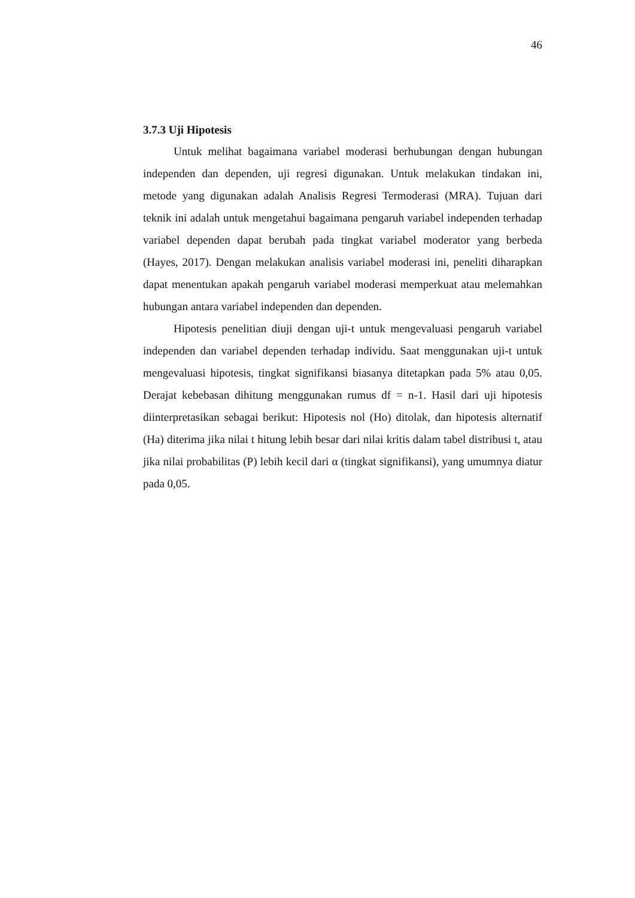46
3.7.3 Uji Hipotesis
Untuk melihat bagaimana variabel moderasi berhubungan dengan hubungan independen dan dependen, uji regresi digunakan. Untuk melakukan tindakan ini, metode yang digunakan adalah Analisis Regresi Termoderasi (MRA). Tujuan dari teknik ini adalah untuk mengetahui bagaimana pengaruh variabel independen terhadap variabel dependen dapat berubah pada tingkat variabel moderator yang berbeda (Hayes, 2017). Dengan melakukan analisis variabel moderasi ini, peneliti diharapkan dapat menentukan apakah pengaruh variabel moderasi memperkuat atau melemahkan hubungan antara variabel independen dan dependen.
Hipotesis penelitian diuji dengan uji-t untuk mengevaluasi pengaruh variabel independen dan variabel dependen terhadap individu. Saat menggunakan uji-t untuk mengevaluasi hipotesis, tingkat signifikansi biasanya ditetapkan pada 5% atau 0,05. Derajat kebebasan dihitung menggunakan rumus df = n-1. Hasil dari uji hipotesis diinterpretasikan sebagai berikut: Hipotesis nol (Ho) ditolak, dan hipotesis alternatif (Ha) diterima jika nilai t hitung lebih besar dari nilai kritis dalam tabel distribusi t, atau jika nilai probabilitas (P) lebih kecil dari α (tingkat signifikansi), yang umumnya diatur pada 0,05.